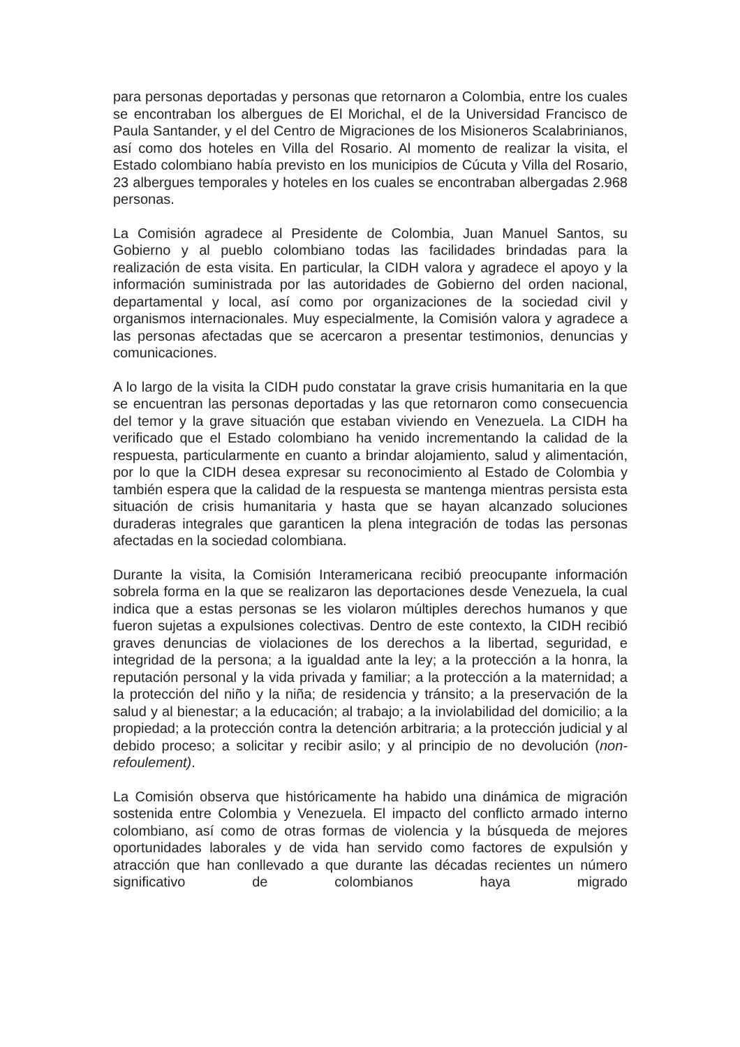para personas deportadas y personas que retornaron a Colombia, entre los cuales se encontraban los albergues de El Morichal, el de la Universidad Francisco de Paula Santander, y el del Centro de Migraciones de los Misioneros Scalabrinianos, así como dos hoteles en Villa del Rosario. Al momento de realizar la visita, el Estado colombiano había previsto en los municipios de Cúcuta y Villa del Rosario, 23 albergues temporales y hoteles en los cuales se encontraban albergadas 2.968 personas.
La Comisión agradece al Presidente de Colombia, Juan Manuel Santos, su Gobierno y al pueblo colombiano todas las facilidades brindadas para la realización de esta visita. En particular, la CIDH valora y agradece el apoyo y la información suministrada por las autoridades de Gobierno del orden nacional, departamental y local, así como por organizaciones de la sociedad civil y organismos internacionales. Muy especialmente, la Comisión valora y agradece a las personas afectadas que se acercaron a presentar testimonios, denuncias y comunicaciones.
A lo largo de la visita la CIDH pudo constatar la grave crisis humanitaria en la que se encuentran las personas deportadas y las que retornaron como consecuencia del temor y la grave situación que estaban viviendo en Venezuela. La CIDH ha verificado que el Estado colombiano ha venido incrementando la calidad de la respuesta, particularmente en cuanto a brindar alojamiento, salud y alimentación, por lo que la CIDH desea expresar su reconocimiento al Estado de Colombia y también espera que la calidad de la respuesta se mantenga mientras persista esta situación de crisis humanitaria y hasta que se hayan alcanzado soluciones duraderas integrales que garanticen la plena integración de todas las personas afectadas en la sociedad colombiana.
Durante la visita, la Comisión Interamericana recibió preocupante información sobrela forma en la que se realizaron las deportaciones desde Venezuela, la cual indica que a estas personas se les violaron múltiples derechos humanos y que fueron sujetas a expulsiones colectivas. Dentro de este contexto, la CIDH recibió graves denuncias de violaciones de los derechos a la libertad, seguridad, e integridad de la persona; a la igualdad ante la ley; a la protección a la honra, la reputación personal y la vida privada y familiar; a la protección a la maternidad; a la protección del niño y la niña; de residencia y tránsito; a la preservación de la salud y al bienestar; a la educación; al trabajo; a la inviolabilidad del domicilio; a la propiedad; a la protección contra la detención arbitraria; a la protección judicial y al debido proceso; a solicitar y recibir asilo; y al principio de no devolución (non-refoulement).
La Comisión observa que históricamente ha habido una dinámica de migración sostenida entre Colombia y Venezuela. El impacto del conflicto armado interno colombiano, así como de otras formas de violencia y la búsqueda de mejores oportunidades laborales y de vida han servido como factores de expulsión y atracción que han conllevado a que durante las décadas recientes un número significativo de colombianos haya migrado